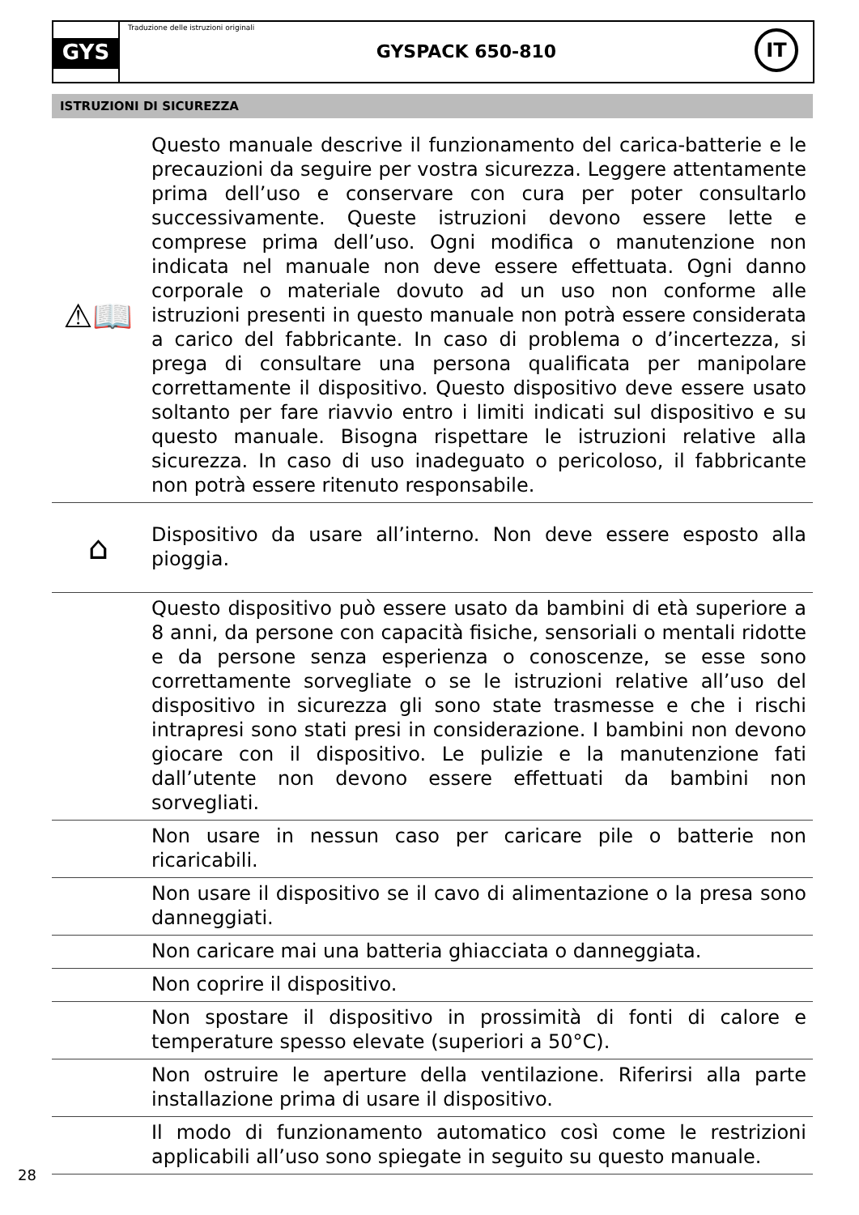GYS
Traduzione delle istruzioni originali
GYSPACK 650-810
IT
ISTRUZIONI DI SICUREZZA
⚠📖
Questo manuale descrive il funzionamento del carica-batterie e le precauzioni da seguire per vostra sicurezza. Leggere attentamente prima dell’uso e conservare con cura per poter consultarlo successivamente. Queste istruzioni devono essere lette e comprese prima dell’uso. Ogni modifica o manutenzione non indicata nel manuale non deve essere effettuata. Ogni danno corporale o materiale dovuto ad un uso non conforme alle istruzioni presenti in questo manuale non potrà essere considerata a carico del fabbricante. In caso di problema o d’incertezza, si prega di consultare una persona qualificata per manipolare correttamente il dispositivo. Questo dispositivo deve essere usato soltanto per fare riavvio entro i limiti indicati sul dispositivo e su questo manuale. Bisogna rispettare le istruzioni relative alla sicurezza. In caso di uso inadeguato o pericoloso, il fabbricante non potrà essere ritenuto responsabile.
⌂
Dispositivo da usare all’interno. Non deve essere esposto alla pioggia.
Questo dispositivo può essere usato da bambini di età superiore a 8 anni, da persone con capacità fisiche, sensoriali o mentali ridotte e da persone senza esperienza o conoscenze, se esse sono correttamente sorvegliate o se le istruzioni relative all’uso del dispositivo in sicurezza gli sono state trasmesse e che i rischi intrapresi sono stati presi in considerazione. I bambini non devono giocare con il dispositivo. Le pulizie e la manutenzione fati dall’utente non devono essere effettuati da bambini non sorvegliati.
Non usare in nessun caso per caricare pile o batterie non ricaricabili.
Non usare il dispositivo se il cavo di alimentazione o la presa sono danneggiati.
Non caricare mai una batteria ghiacciata o danneggiata.
Non coprire il dispositivo.
Non spostare il dispositivo in prossimità di fonti di calore e temperature spesso elevate (superiori a 50°C).
Non ostruire le aperture della ventilazione. Riferirsi alla parte installazione prima di usare il dispositivo.
Il modo di funzionamento automatico così come le restrizioni applicabili all’uso sono spiegate in seguito su questo manuale.
28